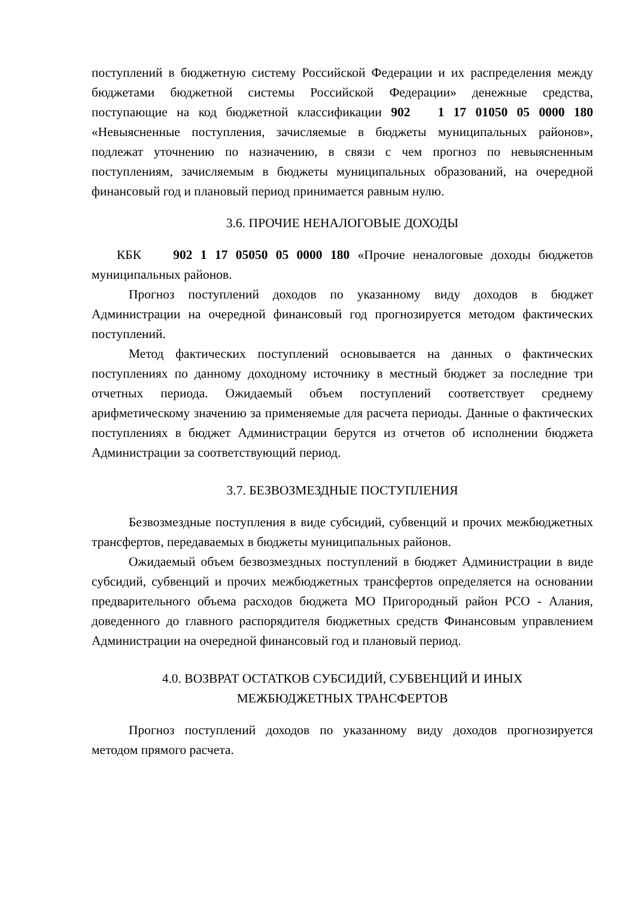поступлений в бюджетную систему Российской Федерации и их распределения между бюджетами бюджетной системы Российской Федерации» денежные средства, поступающие на код бюджетной классификации 902 1 17 01050 05 0000 180 «Невыясненные поступления, зачисляемые в бюджеты муниципальных районов», подлежат уточнению по назначению, в связи с чем прогноз по невыясненным поступлениям, зачисляемым в бюджеты муниципальных образований, на очередной финансовый год и плановый период принимается равным нулю.
3.6. ПРОЧИЕ НЕНАЛОГОВЫЕ ДОХОДЫ
КБК 902 1 17 05050 05 0000 180 «Прочие неналоговые доходы бюджетов муниципальных районов.
Прогноз поступлений доходов по указанному виду доходов в бюджет Администрации на очередной финансовый год прогнозируется методом фактических поступлений.
Метод фактических поступлений основывается на данных о фактических поступлениях по данному доходному источнику в местный бюджет за последние три отчетных периода. Ожидаемый объем поступлений соответствует среднему арифметическому значению за применяемые для расчета периоды. Данные о фактических поступлениях в бюджет Администрации берутся из отчетов об исполнении бюджета Администрации за соответствующий период.
3.7. БЕЗВОЗМЕЗДНЫЕ ПОСТУПЛЕНИЯ
Безвозмездные поступления в виде субсидий, субвенций и прочих межбюджетных трансфертов, передаваемых в бюджеты муниципальных районов.
Ожидаемый объем безвозмездных поступлений в бюджет Администрации в виде субсидий, субвенций и прочих межбюджетных трансфертов определяется на основании предварительного объема расходов бюджета МО Пригородный район РСО - Алания, доведенного до главного распорядителя бюджетных средств Финансовым управлением Администрации на очередной финансовый год и плановый период.
4.0. ВОЗВРАТ ОСТАТКОВ СУБСИДИЙ, СУБВЕНЦИЙ И ИНЫХ
МЕЖБЮДЖЕТНЫХ ТРАНСФЕРТОВ
Прогноз поступлений доходов по указанному виду доходов прогнозируется методом прямого расчета.